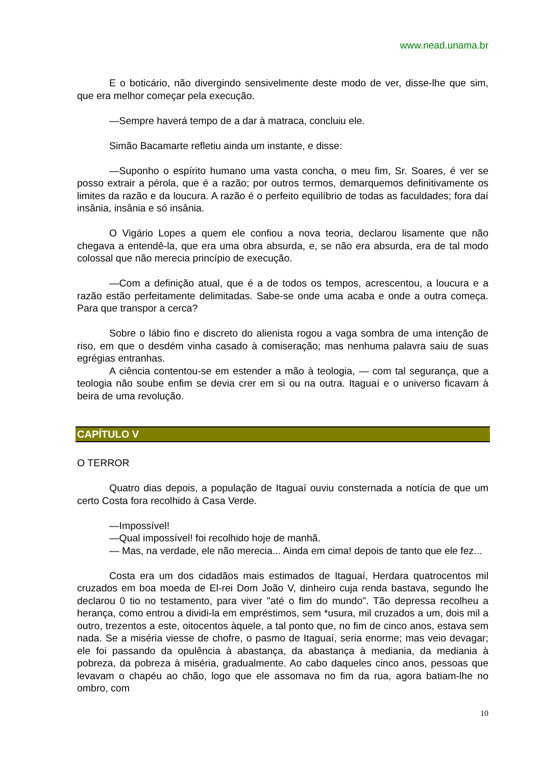www.nead.unama.br
E o boticário, não divergindo sensivelmente deste modo de ver, disse-lhe que sim, que era melhor começar pela execução.
—Sempre haverá tempo de a dar à matraca, concluiu ele.
Simão Bacamarte refletiu ainda um instante, e disse:
—Suponho o espírito humano uma vasta concha, o meu fim, Sr. Soares, é ver se posso extrair a pérola, que é a razão; por outros termos, demarquemos definitivamente os limites da razão e da loucura. A razão é o perfeito equilíbrio de todas as faculdades; fora daí insânia, insânia e só insânia.
O Vigário Lopes a quem ele confiou a nova teoria, declarou lisamente que não chegava a entendê-la, que era uma obra absurda, e, se não era absurda, era de tal modo colossal que não merecia princípio de execução.
—Com a definição atual, que é a de todos os tempos, acrescentou, a loucura e a razão estão perfeitamente delimitadas. Sabe-se onde uma acaba e onde a outra começa. Para que transpor a cerca?
Sobre o lábio fino e discreto do alienista rogou a vaga sombra de uma intenção de riso, em que o desdém vinha casado à comiseração; mas nenhuma palavra saiu de suas egrégias entranhas.
A ciência contentou-se em estender a mão à teologia, — com tal segurança, que a teologia não soube enfim se devia crer em si ou na outra. Itaguaí e o universo ficavam à beira de uma revolução.
CAPÍTULO V
O TERROR
Quatro dias depois, a população de Itaguaí ouviu consternada a notícia de que um certo Costa fora recolhido à Casa Verde.
—Impossível!
—Qual impossível! foi recolhido hoje de manhã.
— Mas, na verdade, ele não merecia... Ainda em cima! depois de tanto que ele fez...
Costa era um dos cidadãos mais estimados de Itaguaí, Herdara quatrocentos mil cruzados em boa moeda de El-rei Dom João V, dinheiro cuja renda bastava, segundo lhe declarou 0 tio no testamento, para viver "até o fim do mundo". Tão depressa recolheu a herança, como entrou a dividi-la em empréstimos, sem *usura, mil cruzados a um, dois mil a outro, trezentos a este, oitocentos àquele, a tal ponto que, no fim de cinco anos, estava sem nada. Se a miséria viesse de chofre, o pasmo de Itaguaí, seria enorme; mas veio devagar; ele foi passando da opulência à abastança, da abastança à mediania, da mediania à pobreza, da pobreza à miséria, gradualmente. Ao cabo daqueles cinco anos, pessoas que levavam o chapéu ao chão, logo que ele assomava no fim da rua, agora batiam-lhe no ombro, com
10